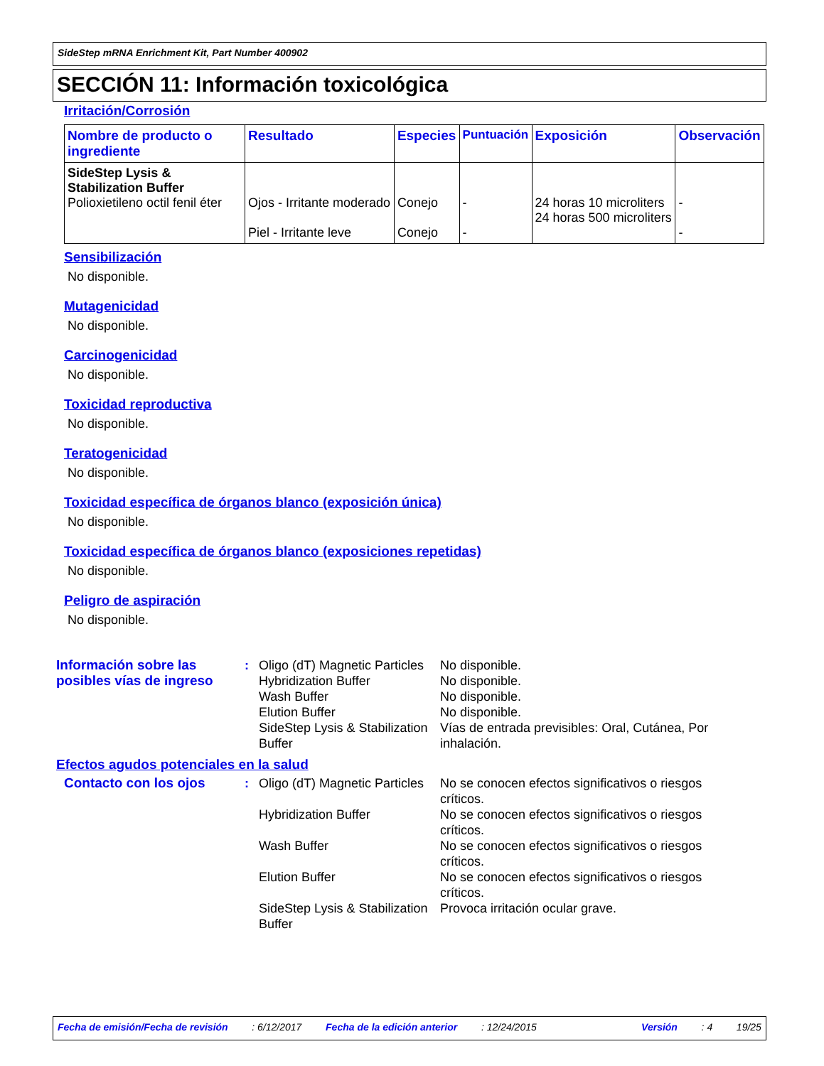SideStep mRNA Enrichment Kit, Part Number 400902
SECCIÓN 11: Información toxicológica
Irritación/Corrosión
| Nombre de producto o ingrediente | Resultado | Especies | Puntuación | Exposición | Observación |
| --- | --- | --- | --- | --- | --- |
| SideStep Lysis & Stabilization Buffer Polioxietileno octil fenil éter | Ojos - Irritante moderado Piel - Irritante leve | Conejo Conejo | - - | 24 horas 10 microliters 24 horas 500 microliters | - - |
Sensibilización
No disponible.
Mutagenicidad
No disponible.
Carcinogenicidad
No disponible.
Toxicidad reproductiva
No disponible.
Teratogenicidad
No disponible.
Toxicidad específica de órganos blanco (exposición única)
No disponible.
Toxicidad específica de órganos blanco (exposiciones repetidas)
No disponible.
Peligro de aspiración
No disponible.
Información sobre las posibles vías de ingreso
: Oligo (dT) Magnetic Particles
Hybridization Buffer
Wash Buffer
Elution Buffer
SideStep Lysis & Stabilization Buffer
No disponible.
No disponible.
No disponible.
No disponible.
Vías de entrada previsibles: Oral, Cutánea, Por inhalación.
Efectos agudos potenciales en la salud
Contacto con los ojos : Oligo (dT) Magnetic Particles
Hybridization Buffer
Wash Buffer
Elution Buffer
SideStep Lysis & Stabilization Buffer
No se conocen efectos significativos o riesgos críticos.
No se conocen efectos significativos o riesgos críticos.
No se conocen efectos significativos o riesgos críticos.
No se conocen efectos significativos o riesgos críticos.
Provoca irritación ocular grave.
Fecha de emisión/Fecha de revisión: 6/12/2017 Fecha de la edición anterior: 12/24/2015 Versión: 4 19/25